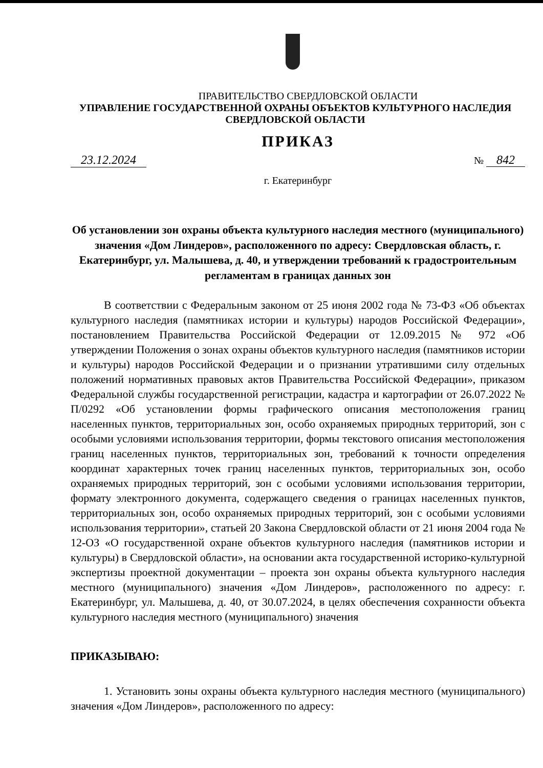ПРАВИТЕЛЬСТВО СВЕРДЛОВСКОЙ ОБЛАСТИ
УПРАВЛЕНИЕ ГОСУДАРСТВЕННОЙ ОХРАНЫ ОБЪЕКТОВ КУЛЬТУРНОГО НАСЛЕДИЯ
СВЕРДЛОВСКОЙ ОБЛАСТИ
ПРИКАЗ
23.12.2024 № 842
г. Екатеринбург
Об установлении зон охраны объекта культурного наследия местного (муниципального) значения «Дом Линдеров», расположенного по адресу: Свердловская область, г. Екатеринбург, ул. Малышева, д. 40, и утверждении требований к градостроительным регламентам в границах данных зон
В соответствии с Федеральным законом от 25 июня 2002 года № 73-ФЗ «Об объектах культурного наследия (памятниках истории и культуры) народов Российской Федерации», постановлением Правительства Российской Федерации от 12.09.2015 № 972 «Об утверждении Положения о зонах охраны объектов культурного наследия (памятников истории и культуры) народов Российской Федерации и о признании утратившими силу отдельных положений нормативных правовых актов Правительства Российской Федерации», приказом Федеральной службы государственной регистрации, кадастра и картографии от 26.07.2022 № П/0292 «Об установлении формы графического описания местоположения границ населенных пунктов, территориальных зон, особо охраняемых природных территорий, зон с особыми условиями использования территории, формы текстового описания местоположения границ населенных пунктов, территориальных зон, требований к точности определения координат характерных точек границ населенных пунктов, территориальных зон, особо охраняемых природных территорий, зон с особыми условиями использования территории, формату электронного документа, содержащего сведения о границах населенных пунктов, территориальных зон, особо охраняемых природных территорий, зон с особыми условиями использования территории», статьей 20 Закона Свердловской области от 21 июня 2004 года № 12-ОЗ «О государственной охране объектов культурного наследия (памятников истории и культуры) в Свердловской области», на основании акта государственной историко-культурной экспертизы проектной документации – проекта зон охраны объекта культурного наследия местного (муниципального) значения «Дом Линдеров», расположенного по адресу: г. Екатеринбург, ул. Малышева, д. 40, от 30.07.2024, в целях обеспечения сохранности объекта культурного наследия местного (муниципального) значения
ПРИКАЗЫВАЮ:
1. Установить зоны охраны объекта культурного наследия местного (муниципального) значения «Дом Линдеров», расположенного по адресу: